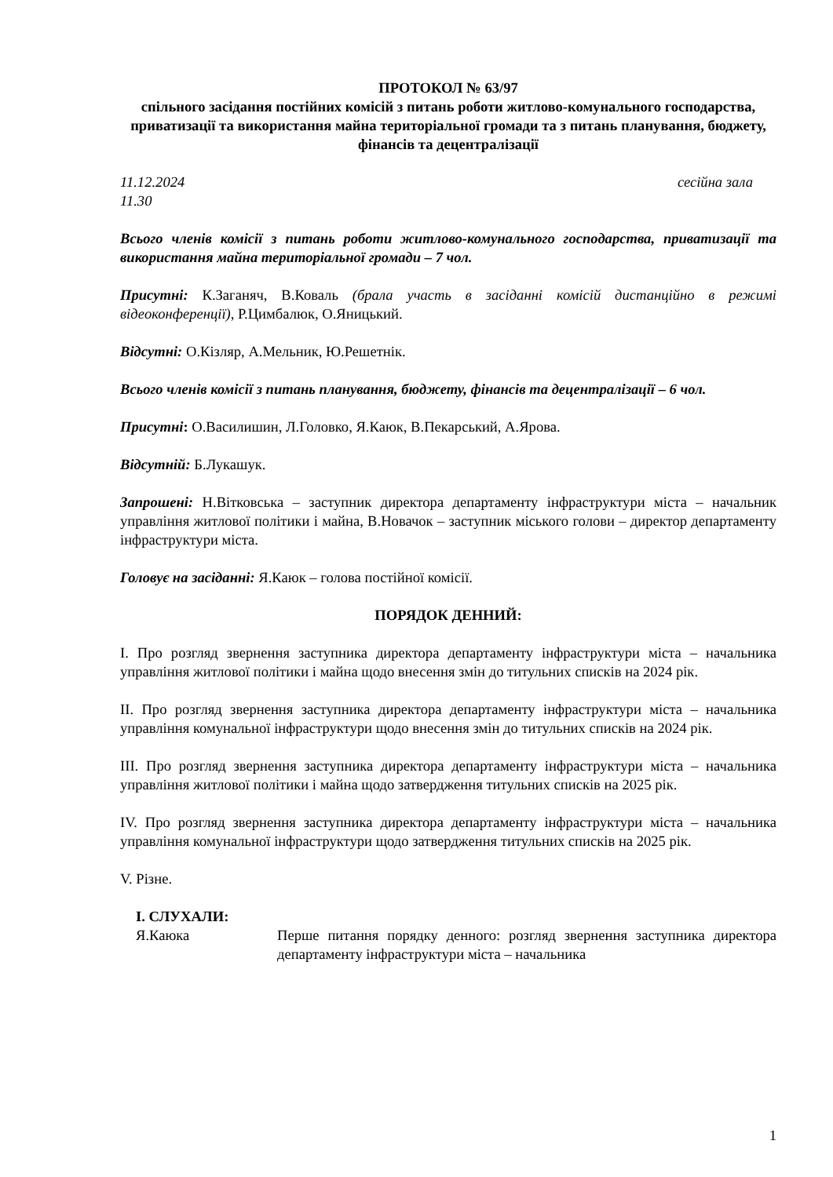ПРОТОКОЛ № 63/97
спільного засідання постійних комісій з питань роботи житлово-комунального господарства, приватизації та використання майна територіальної громади та з питань планування, бюджету, фінансів та децентралізації
11.12.2024 сесійна зала
11.30
Всього членів комісії з питань роботи житлово-комунального господарства, приватизації та використання майна територіальної громади – 7 чол.
Присутні: К.Заганяч, В.Коваль (брала участь в засіданні комісій дистанційно в режимі відеоконференції), Р.Цимбалюк, О.Яницький.
Відсутні: О.Кізляр, А.Мельник, Ю.Решетнік.
Всього членів комісії з питань планування, бюджету, фінансів та децентралізації – 6 чол.
Присутні: О.Василишин, Л.Головко, Я.Каюк, В.Пекарський, А.Ярова.
Відсутній: Б.Лукашук.
Запрошені: Н.Вітковська – заступник директора департаменту інфраструктури міста – начальник управління житлової політики і майна, В.Новачок – заступник міського голови – директор департаменту інфраструктури міста.
Головує на засіданні: Я.Каюк – голова постійної комісії.
ПОРЯДОК ДЕННИЙ:
I. Про розгляд звернення заступника директора департаменту інфраструктури міста – начальника управління житлової політики і майна щодо внесення змін до титульних списків на 2024 рік.
II. Про розгляд звернення заступника директора департаменту інфраструктури міста – начальника управління комунальної інфраструктури щодо внесення змін до титульних списків на 2024 рік.
III. Про розгляд звернення заступника директора департаменту інфраструктури міста – начальника управління житлової політики і майна щодо затвердження титульних списків на 2025 рік.
IV. Про розгляд звернення заступника директора департаменту інфраструктури міста – начальника управління комунальної інфраструктури щодо затвердження титульних списків на 2025 рік.
V. Різне.
I. СЛУХАЛИ:
Я.Каюка Перше питання порядку денного: розгляд звернення заступника директора департаменту інфраструктури міста – начальника
1